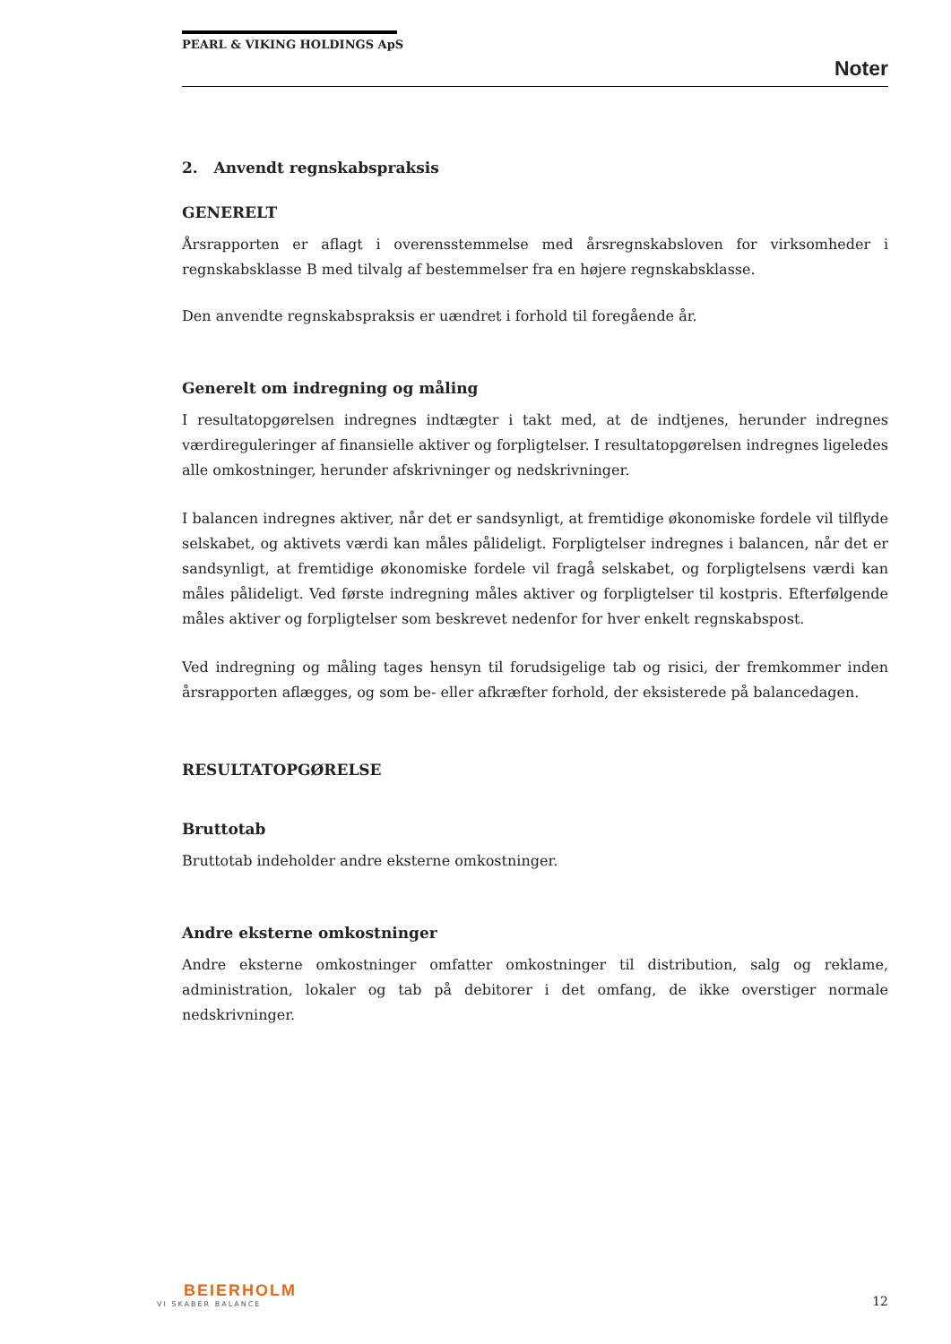PEARL & VIKING HOLDINGS ApS
Noter
2. Anvendt regnskabspraksis
GENERELT
Årsrapporten er aflagt i overensstemmelse med årsregnskabsloven for virksomheder i regnskabsklasse B med tilvalg af bestemmelser fra en højere regnskabsklasse.
Den anvendte regnskabspraksis er uændret i forhold til foregående år.
Generelt om indregning og måling
I resultatopgørelsen indregnes indtægter i takt med, at de indtjenes, herunder indregnes værdireguleringer af finansielle aktiver og forpligtelser. I resultatopgørelsen indregnes ligeledes alle omkostninger, herunder afskrivninger og nedskrivninger.
I balancen indregnes aktiver, når det er sandsynligt, at fremtidige økonomiske fordele vil tilflyde selskabet, og aktivets værdi kan måles pålideligt. Forpligtelser indregnes i balancen, når det er sandsynligt, at fremtidige økonomiske fordele vil fragå selskabet, og forpligtelsens værdi kan måles pålideligt. Ved første indregning måles aktiver og forpligtelser til kostpris. Efterfølgende måles aktiver og forpligtelser som beskrevet nedenfor for hver enkelt regnskabspost.
Ved indregning og måling tages hensyn til forudsigelige tab og risici, der fremkommer inden årsrapporten aflægges, og som be- eller afkræfter forhold, der eksisterede på balancedagen.
RESULTATOPGØRELSE
Bruttotab
Bruttotab indeholder andre eksterne omkostninger.
Andre eksterne omkostninger
Andre eksterne omkostninger omfatter omkostninger til distribution, salg og reklame, administration, lokaler og tab på debitorer i det omfang, de ikke overstiger normale nedskrivninger.
BEIERHOLM
VI SKABER BALANCE
12